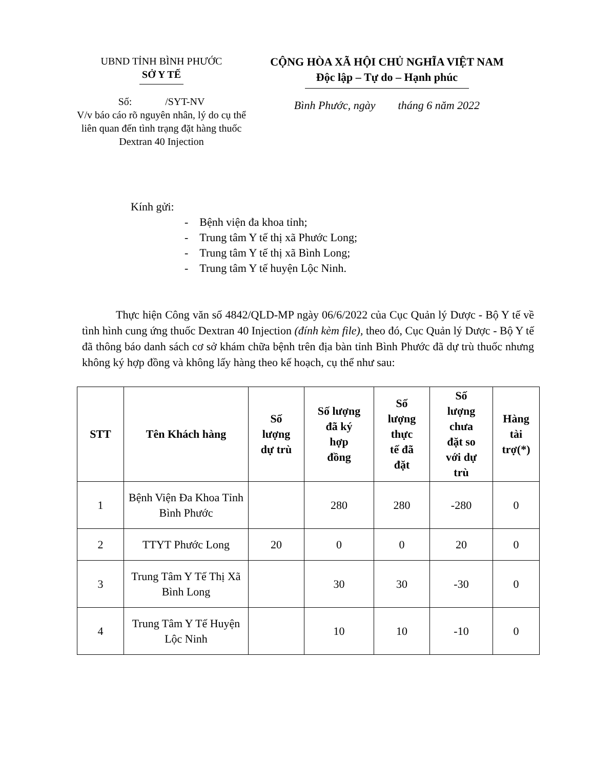UBND TỈNH BÌNH PHƯỚC
SỞ Y TẾ
Số: /SYT-NV
V/v báo cáo rõ nguyên nhân, lý do cụ thể liên quan đến tình trạng đặt hàng thuốc Dextran 40 Injection
CỘNG HÒA XÃ HỘI CHỦ NGHĨA VIỆT NAM
Độc lập – Tự do – Hạnh phúc
Bình Phước, ngày tháng 6 năm 2022
Kính gửi:
- Bệnh viện đa khoa tỉnh;
- Trung tâm Y tế thị xã Phước Long;
- Trung tâm Y tế thị xã Bình Long;
- Trung tâm Y tế huyện Lộc Ninh.
Thực hiện Công văn số 4842/QLD-MP ngày 06/6/2022 của Cục Quản lý Dược - Bộ Y tế về tình hình cung ứng thuốc Dextran 40 Injection (đính kèm file), theo đó, Cục Quản lý Dược - Bộ Y tế đã thông báo danh sách cơ sở khám chữa bệnh trên địa bàn tỉnh Bình Phước đã dự trù thuốc nhưng không ký hợp đồng và không lấy hàng theo kế hoạch, cụ thể như sau:
| STT | Tên Khách hàng | Số lượng dự trù | Số lượng đã ký hợp đồng | Số lượng thực tế đã đặt | Số lượng chưa đặt so với dự trù | Hàng tài trợ(*) |
| --- | --- | --- | --- | --- | --- | --- |
| 1 | Bệnh Viện Đa Khoa Tỉnh Bình Phước | | 280 | 280 | -280 | 0 |
| 2 | TTYT Phước Long | 20 | 0 | 0 | 20 | 0 |
| 3 | Trung Tâm Y Tế Thị Xã Bình Long | | 30 | 30 | -30 | 0 |
| 4 | Trung Tâm Y Tế Huyện Lộc Ninh | | 10 | 10 | -10 | 0 |